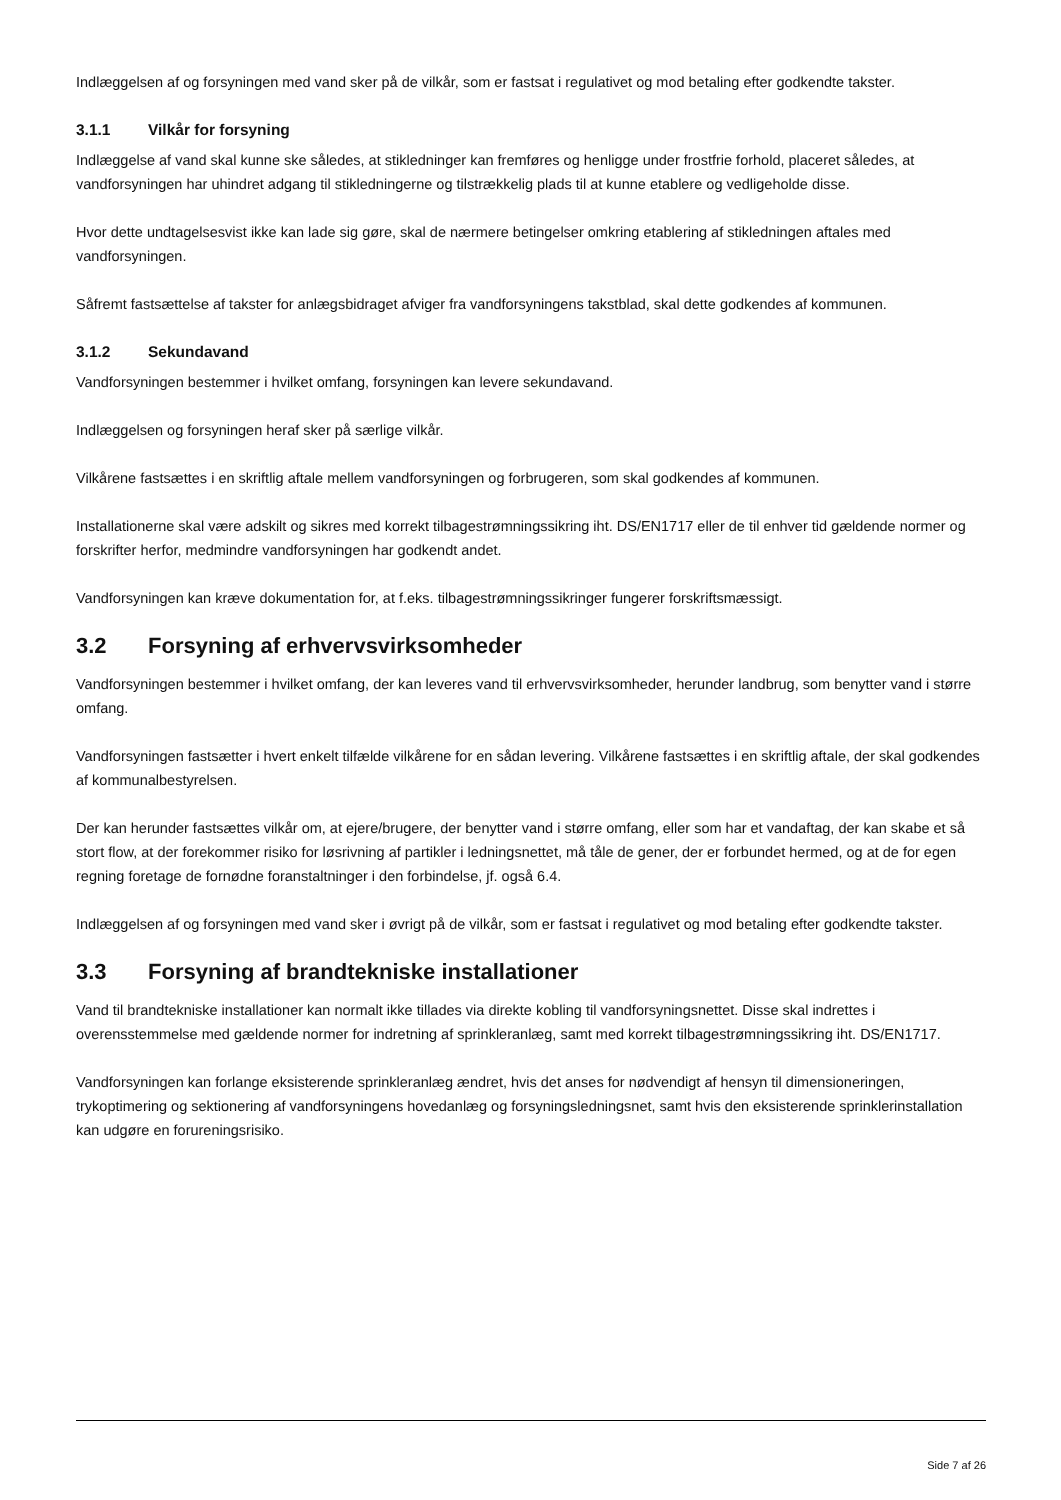Indlæggelsen af og forsyningen med vand sker på de vilkår, som er fastsat i regulativet og mod betaling efter godkendte takster.
3.1.1 Vilkår for forsyning
Indlæggelse af vand skal kunne ske således, at stikledninger kan fremføres og henligge under frostfrie forhold, placeret således, at vandforsyningen har uhindret adgang til stikledningerne og tilstrækkelig plads til at kunne etablere og vedligeholde disse.
Hvor dette undtagelsesvist ikke kan lade sig gøre, skal de nærmere betingelser omkring etablering af stikledningen aftales med vandforsyningen.
Såfremt fastsættelse af takster for anlægsbidraget afviger fra vandforsyningens takstblad, skal dette godkendes af kommunen.
3.1.2 Sekundavand
Vandforsyningen bestemmer i hvilket omfang, forsyningen kan levere sekundavand.
Indlæggelsen og forsyningen heraf sker på særlige vilkår.
Vilkårene fastsættes i en skriftlig aftale mellem vandforsyningen og forbrugeren, som skal godkendes af kommunen.
Installationerne skal være adskilt og sikres med korrekt tilbagestrømningssikring iht. DS/EN1717 eller de til enhver tid gældende normer og forskrifter herfor, medmindre vandforsyningen har godkendt andet.
Vandforsyningen kan kræve dokumentation for, at f.eks. tilbagestrømningssikringer fungerer forskriftsmæssigt.
3.2 Forsyning af erhvervsvirksomheder
Vandforsyningen bestemmer i hvilket omfang, der kan leveres vand til erhvervsvirksomheder, herunder landbrug, som benytter vand i større omfang.
Vandforsyningen fastsætter i hvert enkelt tilfælde vilkårene for en sådan levering. Vilkårene fastsættes i en skriftlig aftale, der skal godkendes af kommunalbestyrelsen.
Der kan herunder fastsættes vilkår om, at ejere/brugere, der benytter vand i større omfang, eller som har et vandaftag, der kan skabe et så stort flow, at der forekommer risiko for løsrivning af partikler i ledningsnettet, må tåle de gener, der er forbundet hermed, og at de for egen regning foretage de fornødne foranstaltninger i den forbindelse, jf. også 6.4.
Indlæggelsen af og forsyningen med vand sker i øvrigt på de vilkår, som er fastsat i regulativet og mod betaling efter godkendte takster.
3.3 Forsyning af brandtekniske installationer
Vand til brandtekniske installationer kan normalt ikke tillades via direkte kobling til vandforsyningsnettet. Disse skal indrettes i overensstemmelse med gældende normer for indretning af sprinkleranlæg, samt med korrekt tilbagestrømningssikring iht. DS/EN1717.
Vandforsyningen kan forlange eksisterende sprinkleranlæg ændret, hvis det anses for nødvendigt af hensyn til dimensioneringen, trykoptimering og sektionering af vandforsyningens hovedanlæg og forsyningsledningsnet, samt hvis den eksisterende sprinklerinstallation kan udgøre en forureningsrisiko.
Side 7 af 26